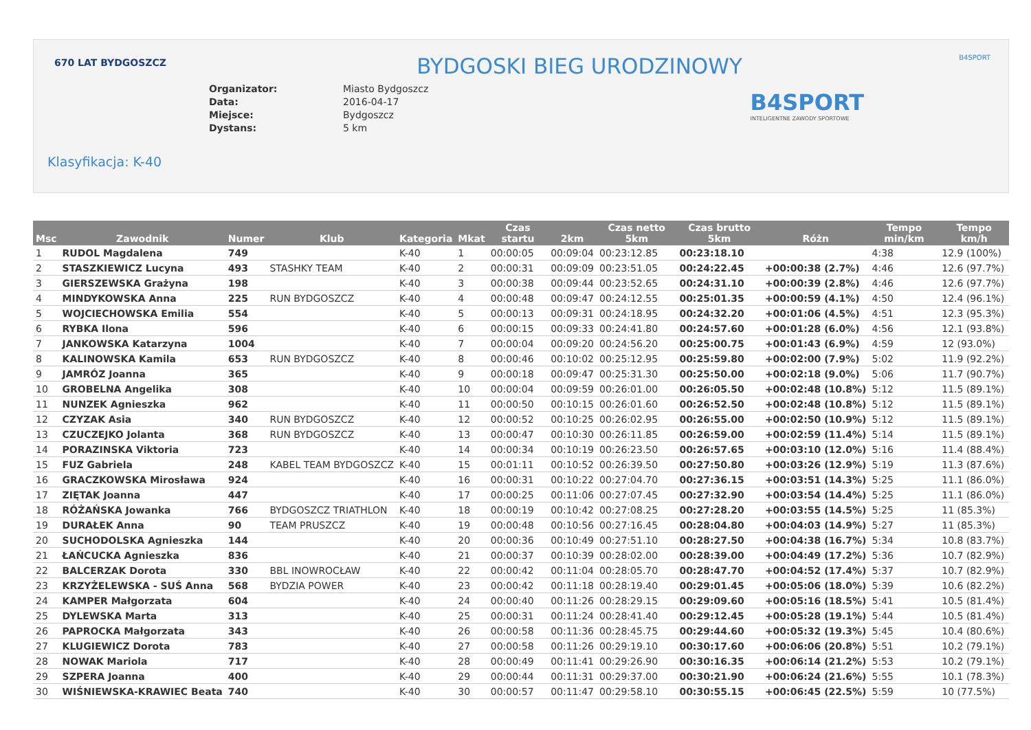670 LAT BYDGOSZCZ B4SPORT
BYDGOSKI BIEG URODZINOWY
Organizator: Miasto Bydgoszcz
Data: 2016-04-17
Miejsce: Bydgoszcz
Dystans: 5 km
B4SPORT
INTELIGENTNE ZAWODY SPORTOWE
Klasyfikacja: K-40
| Msc | Zawodnik | Numer | Klub | Kategoria | Mkat | Czas startu | 2km | Czas netto 5km | Czas brutto 5km | Różn | Tempo min/km | Tempo km/h |
| --- | --- | --- | --- | --- | --- | --- | --- | --- | --- | --- | --- | --- |
| 1 | RUDOL Magdalena | 749 | | K-40 | 1 | 00:00:05 | 00:09:04 | 00:23:12.85 | 00:23:18.10 | | 4:38 | 12.9 (100%) |
| 2 | STASZKIEWICZ Lucyna | 493 | STASHKY TEAM | K-40 | 2 | 00:00:31 | 00:09:09 | 00:23:51.05 | 00:24:22.45 | +00:00:38 (2.7%) | 4:46 | 12.6 (97.7%) |
| 3 | GIERSZEWSKA Grażyna | 198 | | K-40 | 3 | 00:00:38 | 00:09:44 | 00:23:52.65 | 00:24:31.10 | +00:00:39 (2.8%) | 4:46 | 12.6 (97.7%) |
| 4 | MINDYKOWSKA Anna | 225 | RUN BYDGOSZCZ | K-40 | 4 | 00:00:48 | 00:09:47 | 00:24:12.55 | 00:25:01.35 | +00:00:59 (4.1%) | 4:50 | 12.4 (96.1%) |
| 5 | WOJCIECHOWSKA Emilia | 554 | | K-40 | 5 | 00:00:13 | 00:09:31 | 00:24:18.95 | 00:24:32.20 | +00:01:06 (4.5%) | 4:51 | 12.3 (95.3%) |
| 6 | RYBKA Ilona | 596 | | K-40 | 6 | 00:00:15 | 00:09:33 | 00:24:41.80 | 00:24:57.60 | +00:01:28 (6.0%) | 4:56 | 12.1 (93.8%) |
| 7 | JANKOWSKA Katarzyna | 1004 | | K-40 | 7 | 00:00:04 | 00:09:20 | 00:24:56.20 | 00:25:00.75 | +00:01:43 (6.9%) | 4:59 | 12 (93.0%) |
| 8 | KALINOWSKA Kamila | 653 | RUN BYDGOSZCZ | K-40 | 8 | 00:00:46 | 00:10:02 | 00:25:12.95 | 00:25:59.80 | +00:02:00 (7.9%) | 5:02 | 11.9 (92.2%) |
| 9 | JAMRÓZ Joanna | 365 | | K-40 | 9 | 00:00:18 | 00:09:47 | 00:25:31.30 | 00:25:50.00 | +00:02:18 (9.0%) | 5:06 | 11.7 (90.7%) |
| 10 | GROBELNA Angelika | 308 | | K-40 | 10 | 00:00:04 | 00:09:59 | 00:26:01.00 | 00:26:05.50 | +00:02:48 (10.8%) | 5:12 | 11.5 (89.1%) |
| 11 | NUNZEK Agnieszka | 962 | | K-40 | 11 | 00:00:50 | 00:10:15 | 00:26:01.60 | 00:26:52.50 | +00:02:48 (10.8%) | 5:12 | 11.5 (89.1%) |
| 12 | CZYZAK Asia | 340 | RUN BYDGOSZCZ | K-40 | 12 | 00:00:52 | 00:10:25 | 00:26:02.95 | 00:26:55.00 | +00:02:50 (10.9%) | 5:12 | 11.5 (89.1%) |
| 13 | CZUCZEJKO Jolanta | 368 | RUN BYDGOSZCZ | K-40 | 13 | 00:00:47 | 00:10:30 | 00:26:11.85 | 00:26:59.00 | +00:02:59 (11.4%) | 5:14 | 11.5 (89.1%) |
| 14 | PORAZINSKA Viktoria | 723 | | K-40 | 14 | 00:00:34 | 00:10:19 | 00:26:23.50 | 00:26:57.65 | +00:03:10 (12.0%) | 5:16 | 11.4 (88.4%) |
| 15 | FUZ Gabriela | 248 | KABEL TEAM BYDGOSZCZ | K-40 | 15 | 00:01:11 | 00:10:52 | 00:26:39.50 | 00:27:50.80 | +00:03:26 (12.9%) | 5:19 | 11.3 (87.6%) |
| 16 | GRACZKOWSKA Mirosława | 924 | | K-40 | 16 | 00:00:31 | 00:10:22 | 00:27:04.70 | 00:27:36.15 | +00:03:51 (14.3%) | 5:25 | 11.1 (86.0%) |
| 17 | ZIĘTAK Joanna | 447 | | K-40 | 17 | 00:00:25 | 00:11:06 | 00:27:07.45 | 00:27:32.90 | +00:03:54 (14.4%) | 5:25 | 11.1 (86.0%) |
| 18 | RÓŻAŃSKA Jowanka | 766 | BYDGOSZCZ TRIATHLON | K-40 | 18 | 00:00:19 | 00:10:42 | 00:27:08.25 | 00:27:28.20 | +00:03:55 (14.5%) | 5:25 | 11 (85.3%) |
| 19 | DURAŁEK Anna | 90 | TEAM PRUSZCZ | K-40 | 19 | 00:00:48 | 00:10:56 | 00:27:16.45 | 00:28:04.80 | +00:04:03 (14.9%) | 5:27 | 11 (85.3%) |
| 20 | SUCHODOLSKA Agnieszka | 144 | | K-40 | 20 | 00:00:36 | 00:10:49 | 00:27:51.10 | 00:28:27.50 | +00:04:38 (16.7%) | 5:34 | 10.8 (83.7%) |
| 21 | ŁAŃCUCKA Agnieszka | 836 | | K-40 | 21 | 00:00:37 | 00:10:39 | 00:28:02.00 | 00:28:39.00 | +00:04:49 (17.2%) | 5:36 | 10.7 (82.9%) |
| 22 | BALCERZAK Dorota | 330 | BBL INOWROCŁAW | K-40 | 22 | 00:00:42 | 00:11:04 | 00:28:05.70 | 00:28:47.70 | +00:04:52 (17.4%) | 5:37 | 10.7 (82.9%) |
| 23 | KRZYŻELEWSKA - SUŚ Anna | 568 | BYDZIA POWER | K-40 | 23 | 00:00:42 | 00:11:18 | 00:28:19.40 | 00:29:01.45 | +00:05:06 (18.0%) | 5:39 | 10.6 (82.2%) |
| 24 | KAMPER Małgorzata | 604 | | K-40 | 24 | 00:00:40 | 00:11:26 | 00:28:29.15 | 00:29:09.60 | +00:05:16 (18.5%) | 5:41 | 10.5 (81.4%) |
| 25 | DYLEWSKA Marta | 313 | | K-40 | 25 | 00:00:31 | 00:11:24 | 00:28:41.40 | 00:29:12.45 | +00:05:28 (19.1%) | 5:44 | 10.5 (81.4%) |
| 26 | PAPROCKA Małgorzata | 343 | | K-40 | 26 | 00:00:58 | 00:11:36 | 00:28:45.75 | 00:29:44.60 | +00:05:32 (19.3%) | 5:45 | 10.4 (80.6%) |
| 27 | KLUGIEWICZ Dorota | 783 | | K-40 | 27 | 00:00:58 | 00:11:26 | 00:29:19.10 | 00:30:17.60 | +00:06:06 (20.8%) | 5:51 | 10.2 (79.1%) |
| 28 | NOWAK Mariola | 717 | | K-40 | 28 | 00:00:49 | 00:11:41 | 00:29:26.90 | 00:30:16.35 | +00:06:14 (21.2%) | 5:53 | 10.2 (79.1%) |
| 29 | SZPERA Joanna | 400 | | K-40 | 29 | 00:00:44 | 00:11:31 | 00:29:37.00 | 00:30:21.90 | +00:06:24 (21.6%) | 5:55 | 10.1 (78.3%) |
| 30 | WIŚNIEWSKA-KRAWIEC Beata | 740 | | K-40 | 30 | 00:00:57 | 00:11:47 | 00:29:58.10 | 00:30:55.15 | +00:06:45 (22.5%) | 5:59 | 10 (77.5%) |